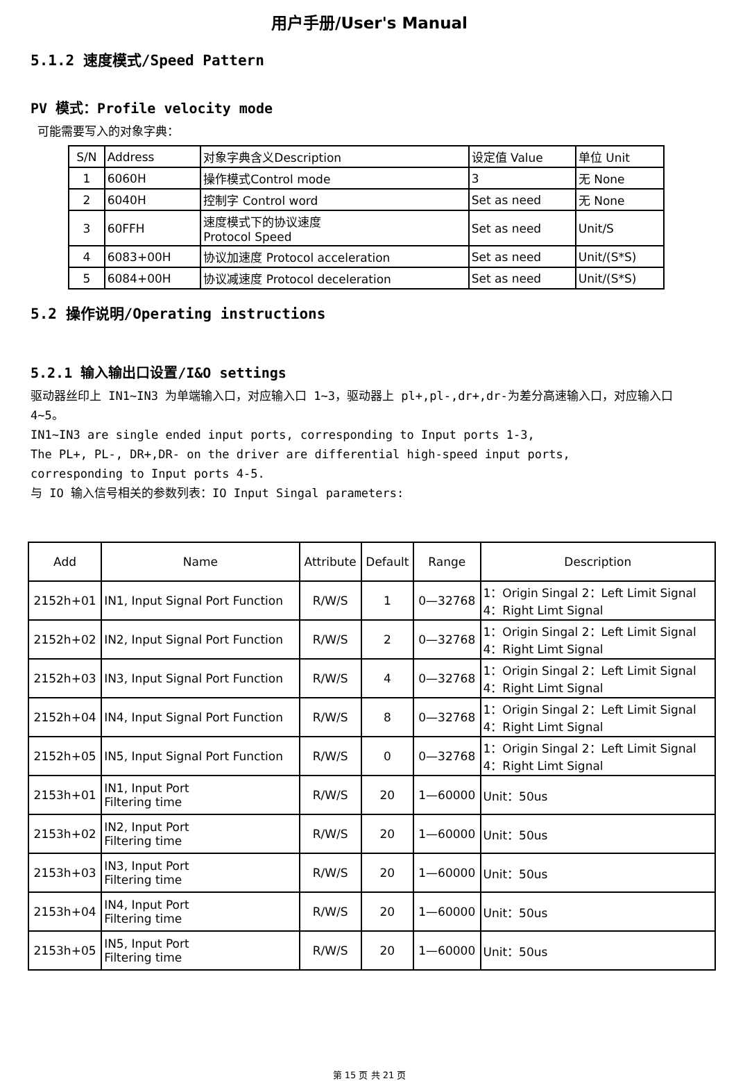用户手册/User's Manual
5.1.2 速度模式/Speed Pattern
PV 模式：Profile velocity mode
可能需要写入的对象字典：
| S/N | Address | 对象字典含义Description | 设定值 Value | 单位 Unit |
| --- | --- | --- | --- | --- |
| 1 | 6060H | 操作模式Control mode | 3 | 无 None |
| 2 | 6040H | 控制字 Control word | Set as need | 无 None |
| 3 | 60FFH | 速度模式下的协议速度 Protocol Speed | Set as need | Unit/S |
| 4 | 6083+00H | 协议加速度 Protocol acceleration | Set as need | Unit/(S*S) |
| 5 | 6084+00H | 协议减速度 Protocol deceleration | Set as need | Unit/(S*S) |
5.2 操作说明/Operating instructions
5.2.1 输入输出口设置/I&O settings
驱动器丝印上 IN1~IN3 为单端输入口，对应输入口 1~3，驱动器上 pl+,pl-,dr+,dr-为差分高速输入口，对应输入口 4~5。
IN1~IN3 are single ended input ports, corresponding to Input ports 1-3,
The PL+, PL-, DR+,DR- on the driver are differential high-speed input ports,
corresponding to Input ports 4-5.
与 IO 输入信号相关的参数列表：IO Input Singal parameters:
| Add | Name | Attribute | Default | Range | Description |
| --- | --- | --- | --- | --- | --- |
| 2152h+01 | IN1, Input Signal Port Function | R/W/S | 1 | 0—32768 | 1：Origin Singal 2：Left Limit Signal 4：Right Limt Signal |
| 2152h+02 | IN2, Input Signal Port Function | R/W/S | 2 | 0—32768 | 1：Origin Singal 2：Left Limit Signal 4：Right Limt Signal |
| 2152h+03 | IN3, Input Signal Port Function | R/W/S | 4 | 0—32768 | 1：Origin Singal 2：Left Limit Signal 4：Right Limt Signal |
| 2152h+04 | IN4, Input Signal Port Function | R/W/S | 8 | 0—32768 | 1：Origin Singal 2：Left Limit Signal 4：Right Limt Signal |
| 2152h+05 | IN5, Input Signal Port Function | R/W/S | 0 | 0—32768 | 1：Origin Singal 2：Left Limit Signal 4：Right Limt Signal |
| 2153h+01 | IN1, Input Port Filtering time | R/W/S | 20 | 1—60000 | Unit：50us |
| 2153h+02 | IN2, Input Port Filtering time | R/W/S | 20 | 1—60000 | Unit：50us |
| 2153h+03 | IN3, Input Port Filtering time | R/W/S | 20 | 1—60000 | Unit：50us |
| 2153h+04 | IN4, Input Port Filtering time | R/W/S | 20 | 1—60000 | Unit：50us |
| 2153h+05 | IN5, Input Port Filtering time | R/W/S | 20 | 1—60000 | Unit：50us |
第 15 页 共 21 页